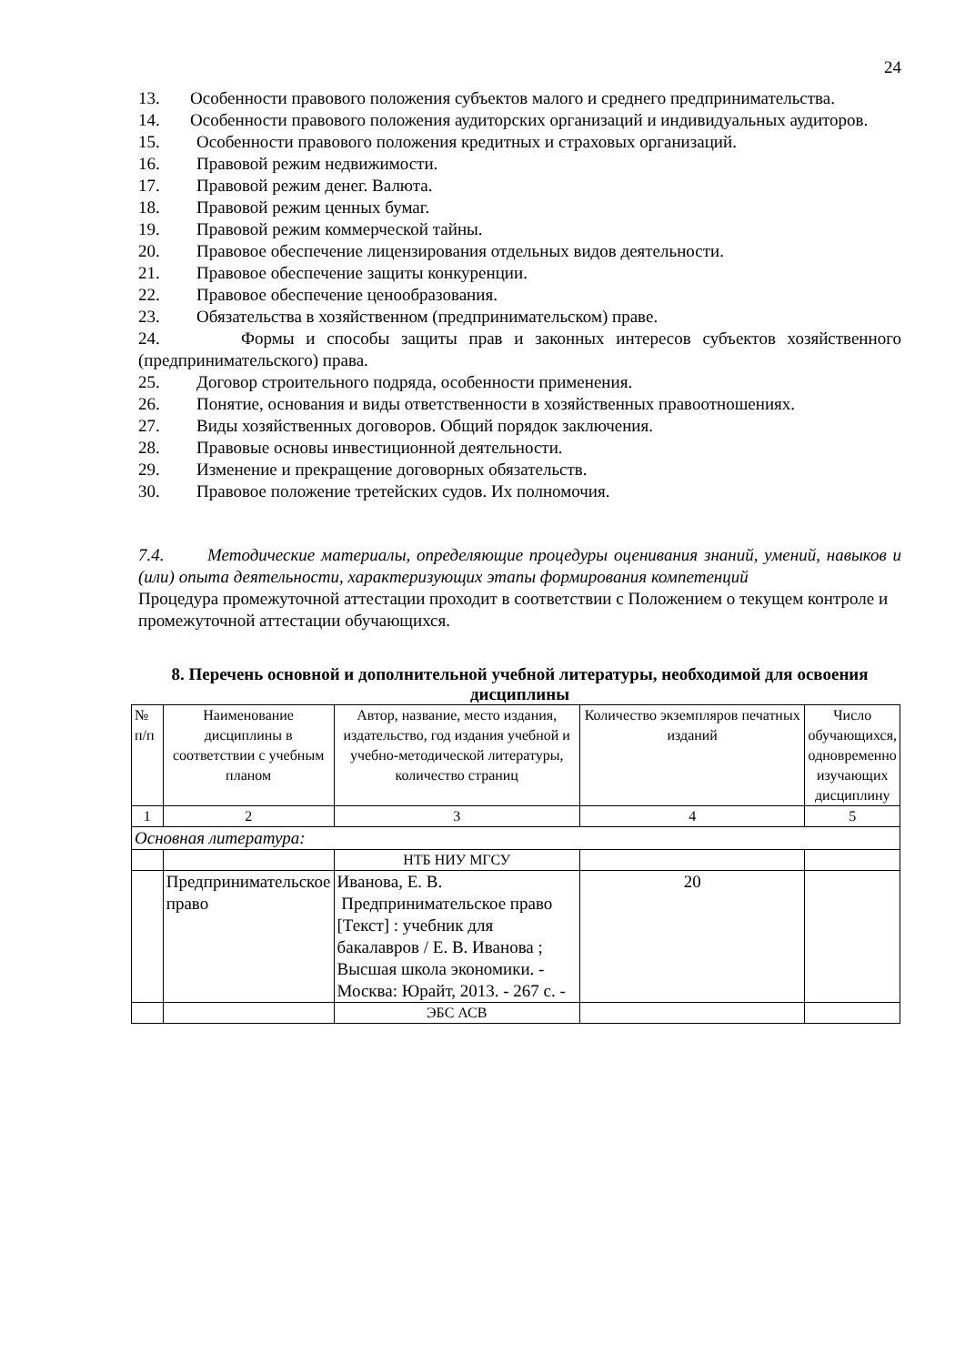24
13. Особенности правового положения субъектов малого и среднего предпринимательства.
14. Особенности правового положения аудиторских организаций и индивидуальных аудиторов.
15. Особенности правового положения кредитных и страховых организаций.
16. Правовой режим недвижимости.
17. Правовой режим денег. Валюта.
18. Правовой режим ценных бумаг.
19. Правовой режим коммерческой тайны.
20. Правовое обеспечение лицензирования отдельных видов деятельности.
21. Правовое обеспечение защиты конкуренции.
22. Правовое обеспечение ценообразования.
23. Обязательства в хозяйственном (предпринимательском) праве.
24. Формы и способы защиты прав и законных интересов субъектов хозяйственного (предпринимательского) права.
25. Договор строительного подряда, особенности применения.
26. Понятие, основания и виды ответственности в хозяйственных правоотношениях.
27. Виды хозяйственных договоров. Общий порядок заключения.
28. Правовые основы инвестиционной деятельности.
29. Изменение и прекращение договорных обязательств.
30. Правовое положение третейских судов. Их полномочия.
7.4. Методические материалы, определяющие процедуры оценивания знаний, умений, навыков и (или) опыта деятельности, характеризующих этапы формирования компетенций
Процедура промежуточной аттестации проходит в соответствии с Положением о текущем контроле и промежуточной аттестации обучающихся.
8. Перечень основной и дополнительной учебной литературы, необходимой для освоения дисциплины
| № п/п | Наименование дисциплины в соответствии с учебным планом | Автор, название, место издания, издательство, год издания учебной и учебно-методической литературы, количество страниц | Количество экземпляров печатных изданий | Число обучающихся, одновременно изучающих дисциплину |
| 1 | 2 | 3 | 4 | 5 |
| Основная литература: | | | | |
| | | НТБ НИУ МГСУ | | |
| | Предпринимательское право | Иванова, Е. В. Предпринимательское право [Текст] : учебник для бакалавров / Е. В. Иванова ; Высшая школа экономики. - Москва: Юрайт, 2013. - 267 с. - | 20 | |
| | | ЭБС АСВ | | |